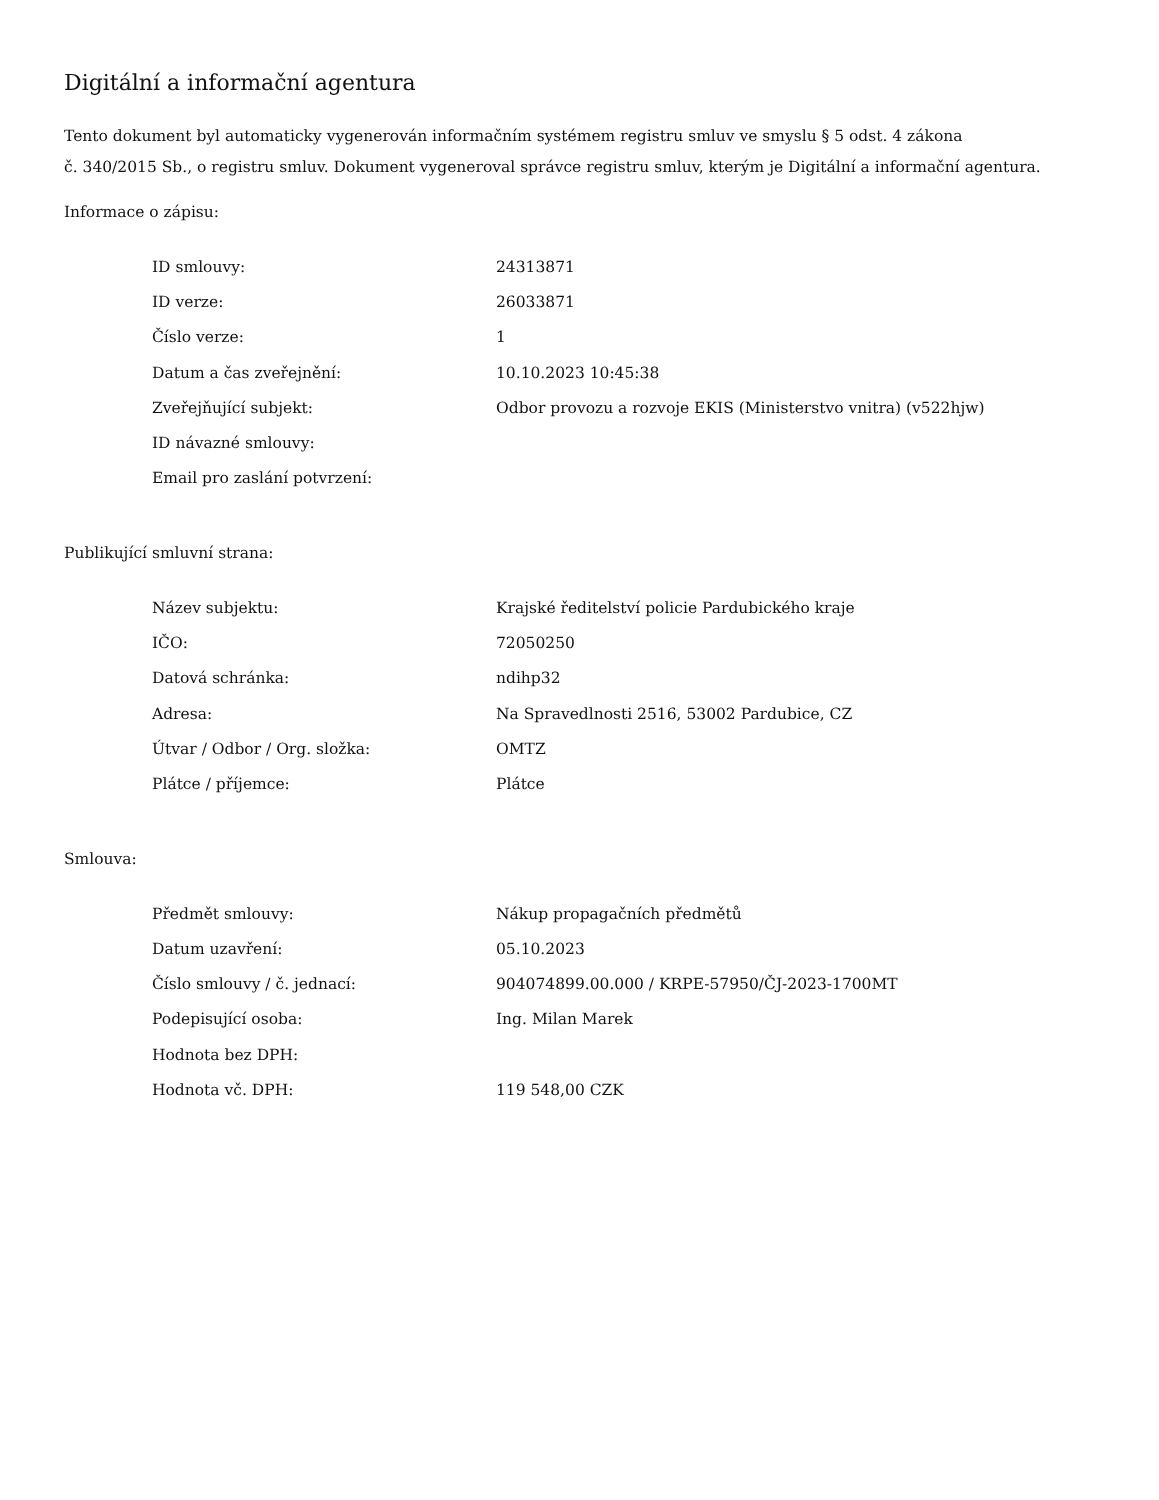Digitální a informační agentura
Tento dokument byl automaticky vygenerován informačním systémem registru smluv ve smyslu § 5 odst. 4 zákona
č. 340/2015 Sb., o registru smluv. Dokument vygeneroval správce registru smluv, kterým je Digitální a informační agentura.
Informace o zápisu:
| ID smlouvy: | 24313871 |
| ID verze: | 26033871 |
| Číslo verze: | 1 |
| Datum a čas zveřejnění: | 10.10.2023 10:45:38 |
| Zveřejňující subjekt: | Odbor provozu a rozvoje EKIS (Ministerstvo vnitra) (v522hjw) |
| ID návazné smlouvy: | |
| Email pro zaslání potvrzení: | |
Publikující smluvní strana:
| Název subjektu: | Krajské ředitelství policie Pardubického kraje |
| IČO: | 72050250 |
| Datová schránka: | ndihp32 |
| Adresa: | Na Spravedlnosti 2516, 53002 Pardubice, CZ |
| Útvar / Odbor / Org. složka: | OMTZ |
| Plátce / příjemce: | Plátce |
Smlouva:
| Předmět smlouvy: | Nákup propagačních předmětů |
| Datum uzavření: | 05.10.2023 |
| Číslo smlouvy / č. jednací: | 904074899.00.000 / KRPE-57950/ČJ-2023-1700MT |
| Podepisující osoba: | Ing. Milan Marek |
| Hodnota bez DPH: | |
| Hodnota vč. DPH: | 119 548,00 CZK |